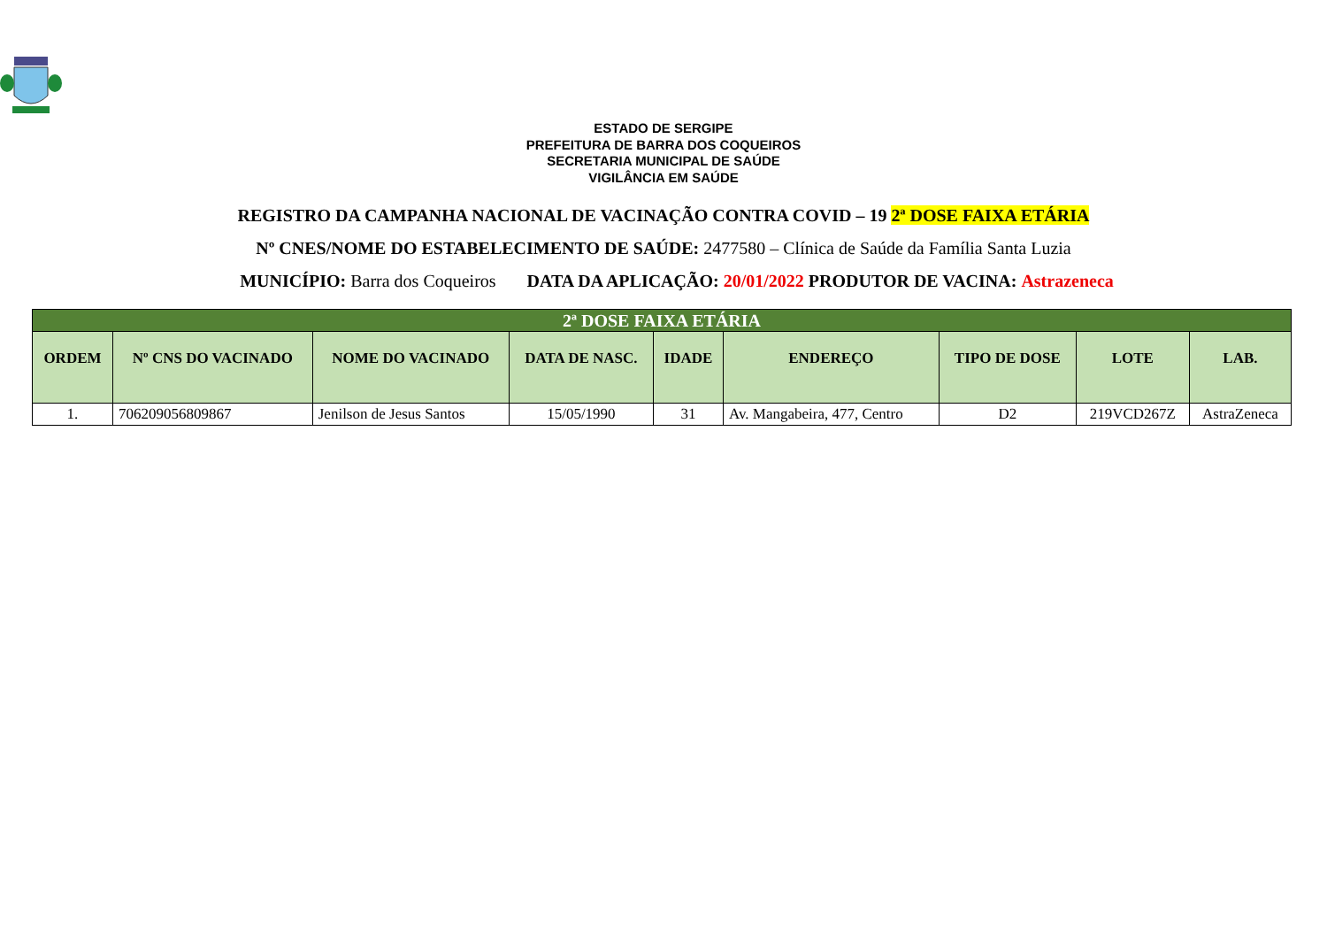ESTADO DE SERGIPE
PREFEITURA DE BARRA DOS COQUEIROS
SECRETARIA MUNICIPAL DE SAÚDE
VIGILÂNCIA EM SAÚDE
REGISTRO DA CAMPANHA NACIONAL DE VACINAÇÃO CONTRA COVID – 19 2ª DOSE FAIXA ETÁRIA
Nº CNES/NOME DO ESTABELECIMENTO DE SAÚDE: 2477580 – Clínica de Saúde da Família Santa Luzia
MUNICÍPIO: Barra dos Coqueiros DATA DA APLICAÇÃO: 20/01/2022 PRODUTOR DE VACINA: Astrazeneca
| 2ª DOSE FAIXA ETÁRIA | | | | | | | | |
| ORDEM | Nº CNS DO VACINADO | NOME DO VACINADO | DATA DE NASC. | IDADE | ENDEREÇO | TIPO DE DOSE | LOTE | LAB. |
| 1. | 706209056809867 | Jenilson de Jesus Santos | 15/05/1990 | 31 | Av. Mangabeira, 477, Centro | D2 | 219VCD267Z | AstraZeneca |